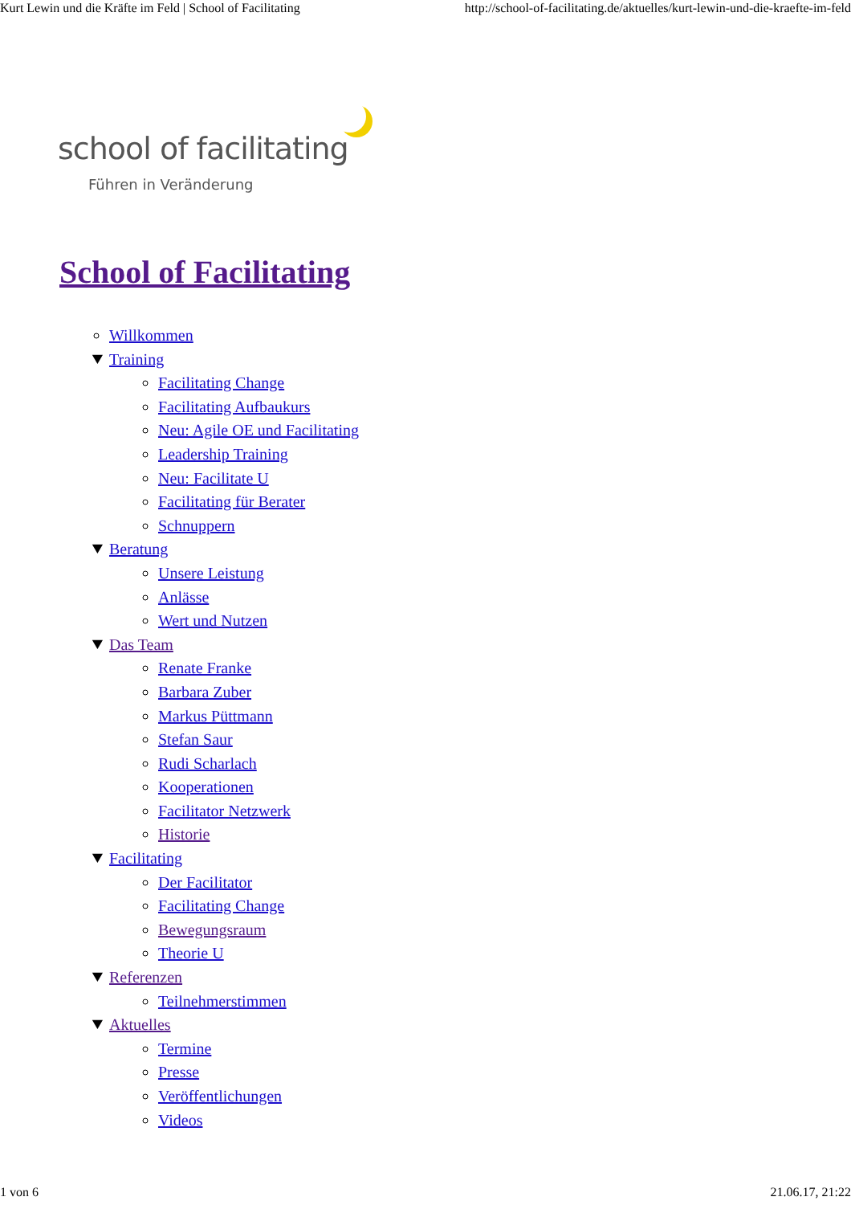Kurt Lewin und die Kräfte im Feld | School of Facilitating http://school-of-facilitating.de/aktuelles/kurt-lewin-und-die-kraefte-im-feld
school of facilitating
Führen in Veränderung
School of Facilitating
Willkommen
Training
Facilitating Change
Facilitating Aufbaukurs
Neu: Agile OE und Facilitating
Leadership Training
Neu: Facilitate U
Facilitating für Berater
Schnuppern
Beratung
Unsere Leistung
Anlässe
Wert und Nutzen
Das Team
Renate Franke
Barbara Zuber
Markus Püttmann
Stefan Saur
Rudi Scharlach
Kooperationen
Facilitator Netzwerk
Historie
Facilitating
Der Facilitator
Facilitating Change
Bewegungsraum
Theorie U
Referenzen
Teilnehmerstimmen
Aktuelles
Termine
Presse
Veröffentlichungen
Videos
1 von 6 21.06.17, 21:22